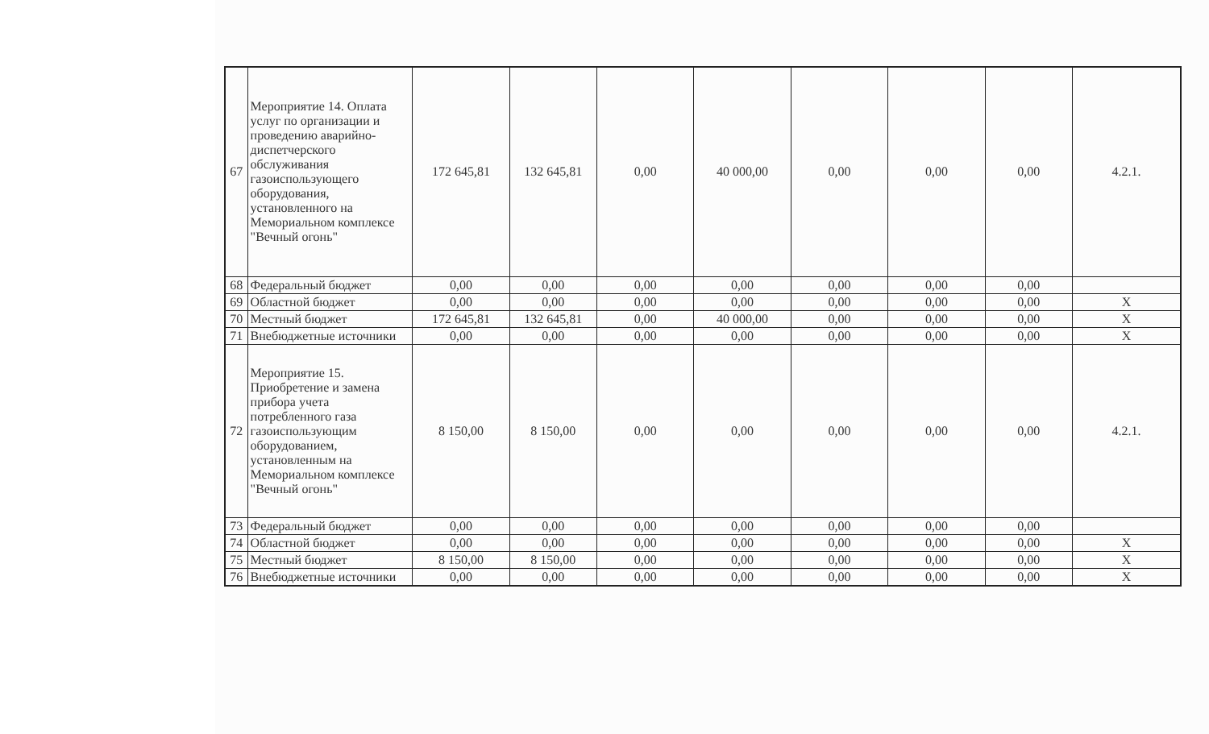| 67 | Мероприятие 14. Оплата услуг по организации и проведению аварийно-диспетчерского обслуживания газоиспользующего оборудования, установленного на Мемориальном комплексе "Вечный огонь" | 172 645,81 | 132 645,81 | 0,00 | 40 000,00 | 0,00 | 0,00 | 0,00 | 4.2.1. |
| 68 | Федеральный бюджет | 0,00 | 0,00 | 0,00 | 0,00 | 0,00 | 0,00 | 0,00 | |
| 69 | Областной бюджет | 0,00 | 0,00 | 0,00 | 0,00 | 0,00 | 0,00 | 0,00 | Х |
| 70 | Местный бюджет | 172 645,81 | 132 645,81 | 0,00 | 40 000,00 | 0,00 | 0,00 | 0,00 | Х |
| 71 | Внебюджетные источники | 0,00 | 0,00 | 0,00 | 0,00 | 0,00 | 0,00 | 0,00 | Х |
| 72 | Мероприятие 15. Приобретение и замена прибора учета потребленного газа газоиспользующим оборудованием, установленным на Мемориальном комплексе "Вечный огонь" | 8 150,00 | 8 150,00 | 0,00 | 0,00 | 0,00 | 0,00 | 0,00 | 4.2.1. |
| 73 | Федеральный бюджет | 0,00 | 0,00 | 0,00 | 0,00 | 0,00 | 0,00 | 0,00 | |
| 74 | Областной бюджет | 0,00 | 0,00 | 0,00 | 0,00 | 0,00 | 0,00 | 0,00 | Х |
| 75 | Местный бюджет | 8 150,00 | 8 150,00 | 0,00 | 0,00 | 0,00 | 0,00 | 0,00 | Х |
| 76 | Внебюджетные источники | 0,00 | 0,00 | 0,00 | 0,00 | 0,00 | 0,00 | 0,00 | Х |